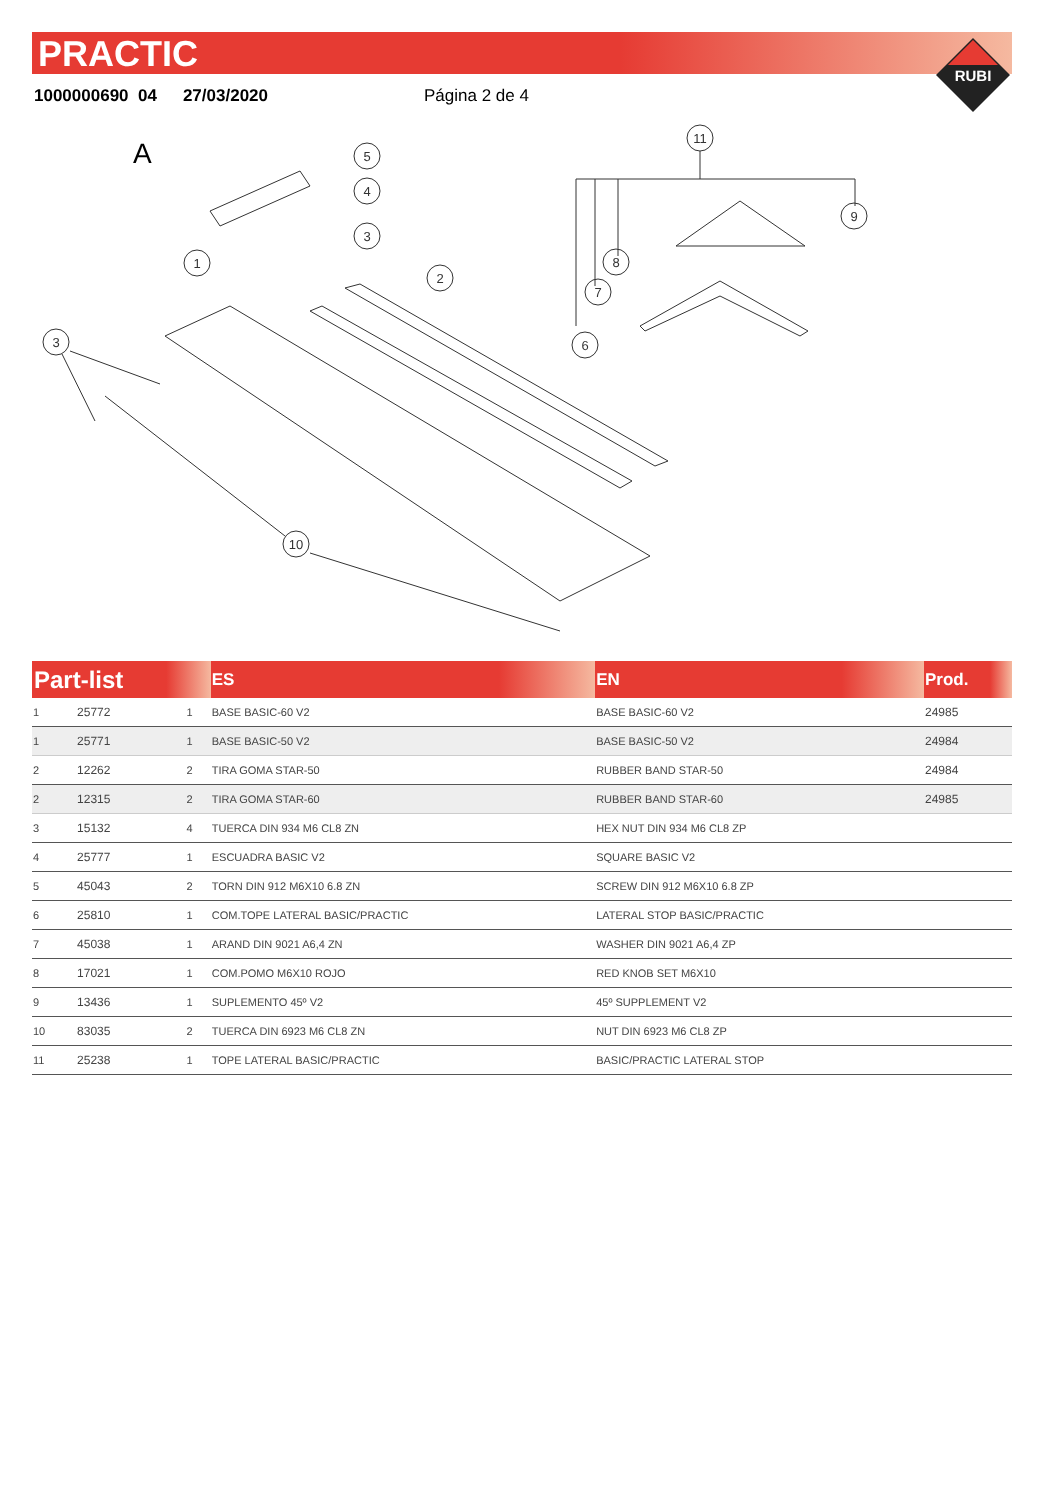PRACTIC
1000000690 04 27/03/2020 Página 2 de 4
RUBI
A
5
4
3
1
2
3
11
9
8
7
6
10
| Part-list | | | ES | EN | Prod. |
| --- | --- | --- | --- | --- | --- |
| 1 | 25772 | 1 | BASE BASIC-60 V2 | BASE BASIC-60 V2 | 24985 |
| 1 | 25771 | 1 | BASE BASIC-50 V2 | BASE BASIC-50 V2 | 24984 |
| 2 | 12262 | 2 | TIRA GOMA STAR-50 | RUBBER BAND STAR-50 | 24984 |
| 2 | 12315 | 2 | TIRA GOMA STAR-60 | RUBBER BAND STAR-60 | 24985 |
| 3 | 15132 | 4 | TUERCA DIN 934 M6 CL8 ZN | HEX NUT DIN 934 M6 CL8 ZP | |
| 4 | 25777 | 1 | ESCUADRA BASIC V2 | SQUARE BASIC V2 | |
| 5 | 45043 | 2 | TORN DIN 912 M6X10 6.8 ZN | SCREW DIN 912 M6X10 6.8 ZP | |
| 6 | 25810 | 1 | COM.TOPE LATERAL BASIC/PRACTIC | LATERAL STOP BASIC/PRACTIC | |
| 7 | 45038 | 1 | ARAND DIN 9021 A6,4 ZN | WASHER DIN 9021 A6,4 ZP | |
| 8 | 17021 | 1 | COM.POMO M6X10 ROJO | RED KNOB SET M6X10 | |
| 9 | 13436 | 1 | SUPLEMENTO 45º V2 | 45º SUPPLEMENT V2 | |
| 10 | 83035 | 2 | TUERCA DIN 6923 M6 CL8 ZN | NUT DIN 6923 M6 CL8 ZP | |
| 11 | 25238 | 1 | TOPE LATERAL BASIC/PRACTIC | BASIC/PRACTIC LATERAL STOP | |